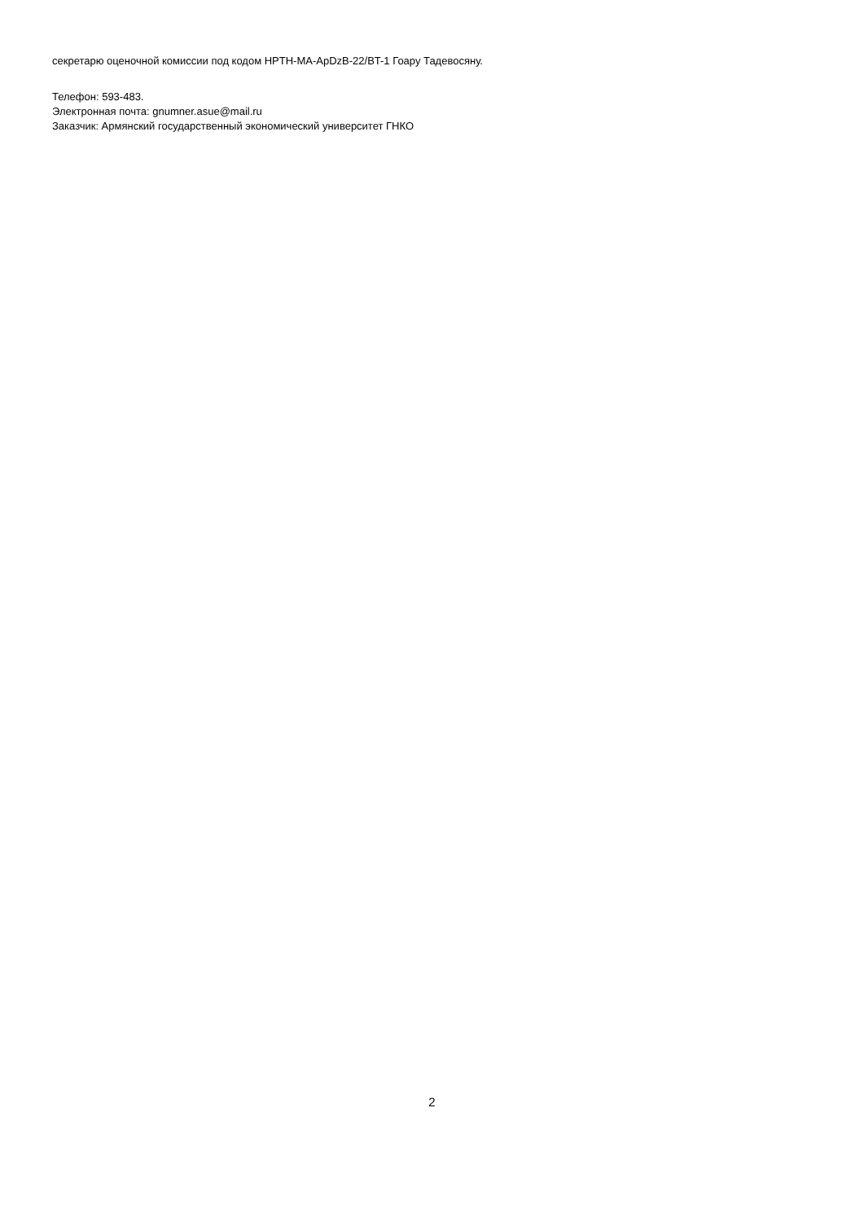секретарю оценочной комиссии под кодом HPTH-MA-ApDzB-22/BT-1 Гоару Тадевосяну.
Телефон: 593-483.
Электронная почта: gnumner.asue@mail.ru
Заказчик: Армянский государственный экономический университет ГНКО
2